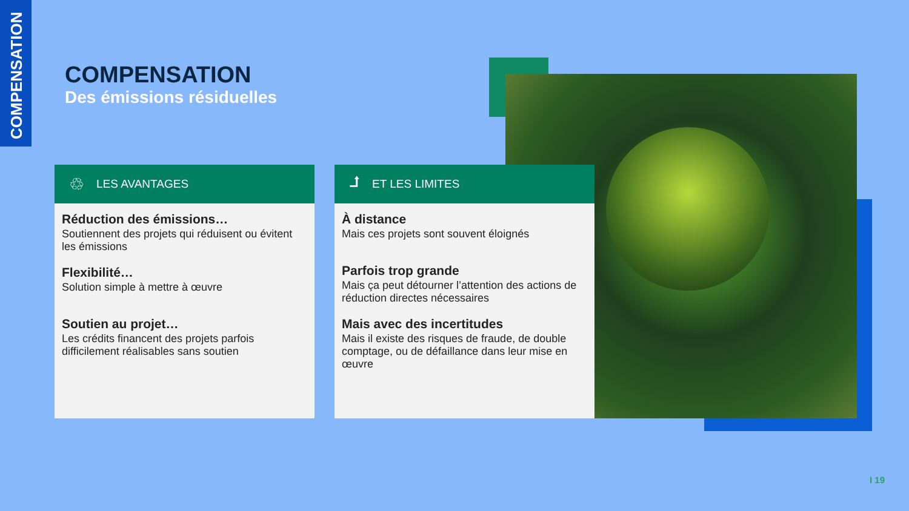COMPENSATION
COMPENSATION
Des émissions résiduelles
♲ LES AVANTAGES
Réduction des émissions…
Soutiennent des projets qui réduisent ou évitent les émissions
Flexibilité…
Solution simple à mettre à œuvre
Soutien au projet…
Les crédits financent des projets parfois difficilement réalisables sans soutien
⮥ ET LES LIMITES
À distance
Mais ces projets sont souvent éloignés
Parfois trop grande
Mais ça peut détourner l’attention des actions de réduction directes nécessaires
Mais avec des incertitudes
Mais il existe des risques de fraude, de double comptage, ou de défaillance dans leur mise en œuvre
I 19